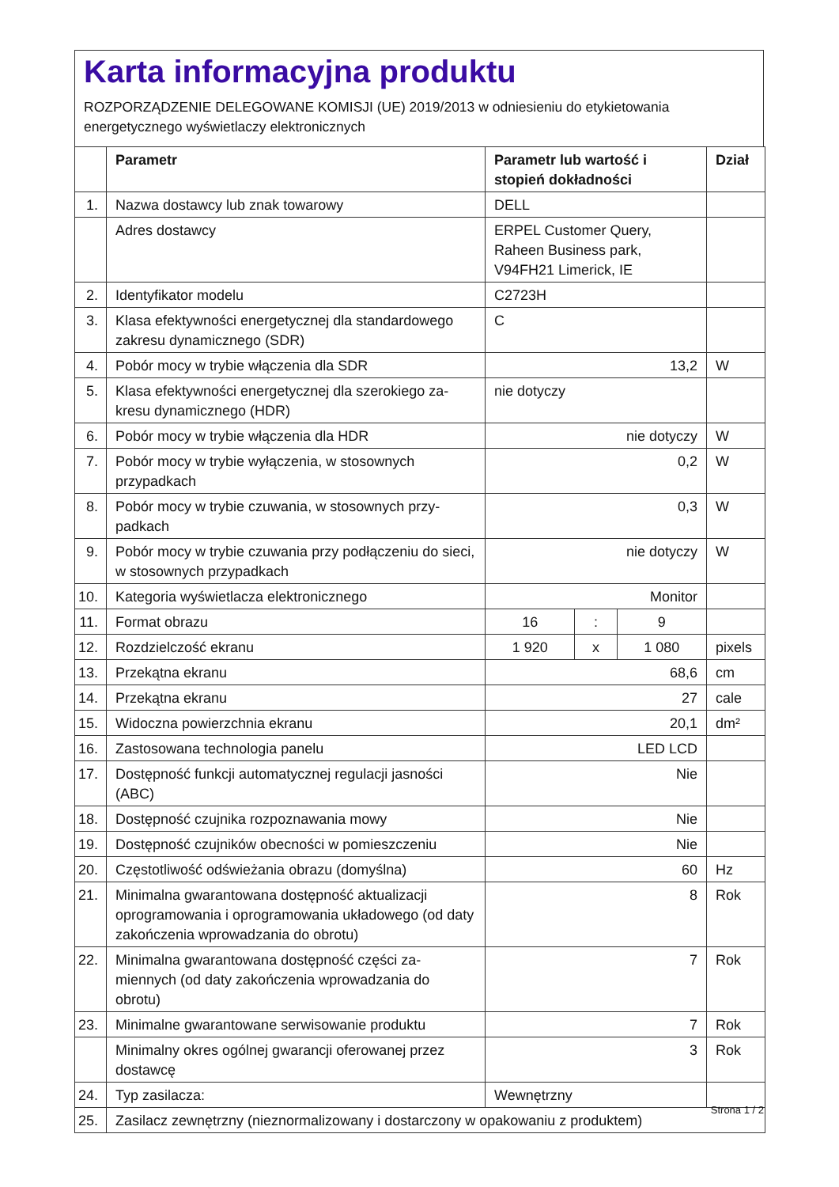Karta informacyjna produktu
ROZPORZĄDZENIE DELEGOWANE KOMISJI (UE) 2019/2013 w odniesieniu do etykietowania energetycznego wyświetlaczy elektronicznych
| | Parametr | Parametr lub wartość i stopień dokładności | | | Dział |
| --- | --- | --- | --- | --- | --- |
| 1. | Nazwa dostawcy lub znak towarowy | DELL | | | |
| | Adres dostawcy | ERPEL Customer Query, Raheen Business park, V94FH21 Limerick, IE | | | |
| 2. | Identyfikator modelu | C2723H | | | |
| 3. | Klasa efektywności energetycznej dla standardowe­go zakresu dynamicznego (SDR) | C | | | |
| 4. | Pobór mocy w trybie włączenia dla SDR | 13,2 | | | W |
| 5. | Klasa efektywności energetycznej dla szerokiego za­kresu dynamicznego (HDR) | nie dotyczy | | | |
| 6. | Pobór mocy w trybie włączenia dla HDR | nie dotyczy | | | W |
| 7. | Pobór mocy w trybie wyłączenia, w stosownych przypadkach | 0,2 | | | W |
| 8. | Pobór mocy w trybie czuwania, w stosownych przy­padkach | 0,3 | | | W |
| 9. | Pobór mocy w trybie czuwania przy podłączeniu do sieci, w stosownych przypadkach | nie dotyczy | | | W |
| 10. | Kategoria wyświetlacza elektronicznego | Monitor | | | |
| 11. | Format obrazu | 16 | : | 9 | |
| 12. | Rozdzielczość ekranu | 1 920 | x | 1 080 | pixels |
| 13. | Przekątna ekranu | 68,6 | | | cm |
| 14. | Przekątna ekranu | 27 | | | cale |
| 15. | Widoczna powierzchnia ekranu | 20,1 | | | dm² |
| 16. | Zastosowana technologia panelu | LED LCD | | | |
| 17. | Dostępność funkcji automatycznej regulacji jasności (ABC) | Nie | | | |
| 18. | Dostępność czujnika rozpoznawania mowy | Nie | | | |
| 19. | Dostępność czujników obecności w pomieszczeniu | Nie | | | |
| 20. | Częstotliwość odświeżania obrazu (domyślna) | 60 | | | Hz |
| 21. | Minimalna gwarantowana dostępność aktualizacji oprogramowania i oprogramowania układowego (od daty zakończenia wprowadzania do obrotu) | 8 | | | Rok |
| 22. | Minimalna gwarantowana dostępność części za­miennych (od daty zakończenia wprowadzania do obrotu) | 7 | | | Rok |
| 23. | Minimalne gwarantowane serwisowanie produktu | 7 | | | Rok |
| | Minimalny okres ogólnej gwarancji oferowanej przez dostawcę | 3 | | | Rok |
| 24. | Typ zasilacza: | Wewnętrzny | | | |
| 25. | Zasilacz zewnętrzny (nieznormalizowany i dostarczony w opakowaniu z produktem) | | | | |
Strona 1 / 2